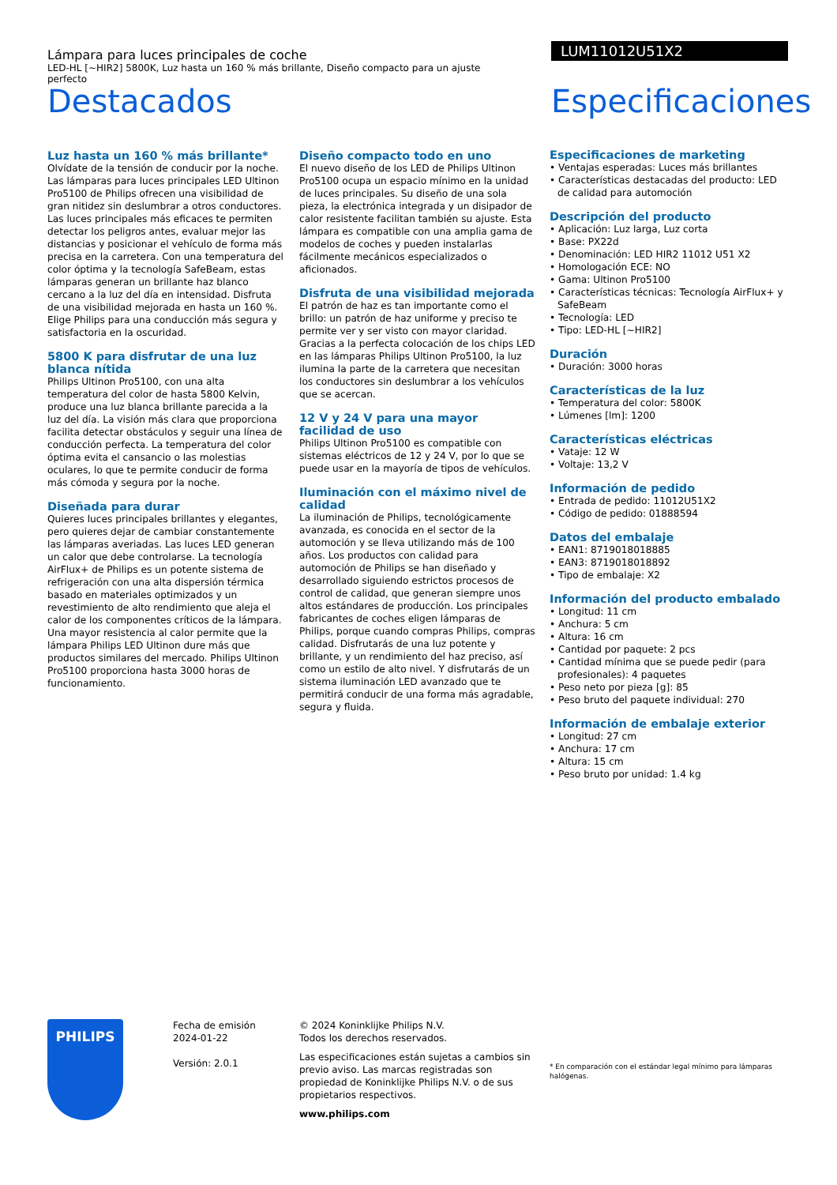Lámpara para luces principales de coche
LED-HL [~HIR2] 5800K, Luz hasta un 160 % más brillante, Diseño compacto para un ajuste perfecto
LUM11012U51X2
Destacados Especificaciones
Luz hasta un 160 % más brillante*
Olvídate de la tensión de conducir por la noche. Las lámparas para luces principales LED Ultinon Pro5100 de Philips ofrecen una visibilidad de gran nitidez sin deslumbrar a otros conductores. Las luces principales más eficaces te permiten detectar los peligros antes, evaluar mejor las distancias y posicionar el vehículo de forma más precisa en la carretera. Con una temperatura del color óptima y la tecnología SafeBeam, estas lámparas generan un brillante haz blanco cercano a la luz del día en intensidad. Disfruta de una visibilidad mejorada en hasta un 160 %. Elige Philips para una conducción más segura y satisfactoria en la oscuridad.
5800 K para disfrutar de una luz blanca nítida
Philips Ultinon Pro5100, con una alta temperatura del color de hasta 5800 Kelvin, produce una luz blanca brillante parecida a la luz del día. La visión más clara que proporciona facilita detectar obstáculos y seguir una línea de conducción perfecta. La temperatura del color óptima evita el cansancio o las molestias oculares, lo que te permite conducir de forma más cómoda y segura por la noche.
Diseñada para durar
Quieres luces principales brillantes y elegantes, pero quieres dejar de cambiar constantemente las lámparas averiadas. Las luces LED generan un calor que debe controlarse. La tecnología AirFlux+ de Philips es un potente sistema de refrigeración con una alta dispersión térmica basado en materiales optimizados y un revestimiento de alto rendimiento que aleja el calor de los componentes críticos de la lámpara. Una mayor resistencia al calor permite que la lámpara Philips LED Ultinon dure más que productos similares del mercado. Philips Ultinon Pro5100 proporciona hasta 3000 horas de funcionamiento.
Diseño compacto todo en uno
El nuevo diseño de los LED de Philips Ultinon Pro5100 ocupa un espacio mínimo en la unidad de luces principales. Su diseño de una sola pieza, la electrónica integrada y un disipador de calor resistente facilitan también su ajuste. Esta lámpara es compatible con una amplia gama de modelos de coches y pueden instalarlas fácilmente mecánicos especializados o aficionados.
Disfruta de una visibilidad mejorada
El patrón de haz es tan importante como el brillo: un patrón de haz uniforme y preciso te permite ver y ser visto con mayor claridad. Gracias a la perfecta colocación de los chips LED en las lámparas Philips Ultinon Pro5100, la luz ilumina la parte de la carretera que necesitan los conductores sin deslumbrar a los vehículos que se acercan.
12 V y 24 V para una mayor facilidad de uso
Philips Ultinon Pro5100 es compatible con sistemas eléctricos de 12 y 24 V, por lo que se puede usar en la mayoría de tipos de vehículos.
Iluminación con el máximo nivel de calidad
La iluminación de Philips, tecnológicamente avanzada, es conocida en el sector de la automoción y se lleva utilizando más de 100 años. Los productos con calidad para automoción de Philips se han diseñado y desarrollado siguiendo estrictos procesos de control de calidad, que generan siempre unos altos estándares de producción. Los principales fabricantes de coches eligen lámparas de Philips, porque cuando compras Philips, compras calidad. Disfrutarás de una luz potente y brillante, y un rendimiento del haz preciso, así como un estilo de alto nivel. Y disfrutarás de un sistema iluminación LED avanzado que te permitirá conducir de una forma más agradable, segura y fluida.
Especificaciones de marketing
• Ventajas esperadas: Luces más brillantes
• Características destacadas del producto: LED de calidad para automoción
Descripción del producto
• Aplicación: Luz larga, Luz corta
• Base: PX22d
• Denominación: LED HIR2 11012 U51 X2
• Homologación ECE: NO
• Gama: Ultinon Pro5100
• Características técnicas: Tecnología AirFlux+ y SafeBeam
• Tecnología: LED
• Tipo: LED-HL [~HIR2]
Duración
• Duración: 3000 horas
Características de la luz
• Temperatura del color: 5800K
• Lúmenes [lm]: 1200
Características eléctricas
• Vataje: 12 W
• Voltaje: 13,2 V
Información de pedido
• Entrada de pedido: 11012U51X2
• Código de pedido: 01888594
Datos del embalaje
• EAN1: 8719018018885
• EAN3: 8719018018892
• Tipo de embalaje: X2
Información del producto embalado
• Longitud: 11 cm
• Anchura: 5 cm
• Altura: 16 cm
• Cantidad por paquete: 2 pcs
• Cantidad mínima que se puede pedir (para profesionales): 4 paquetes
• Peso neto por pieza [g]: 85
• Peso bruto del paquete individual: 270
Información de embalaje exterior
• Longitud: 27 cm
• Anchura: 17 cm
• Altura: 15 cm
• Peso bruto por unidad: 1.4 kg
PHILIPS
Fecha de emisión
2024-01-22
Versión: 2.0.1
© 2024 Koninklijke Philips N.V.
Todos los derechos reservados.
Las especificaciones están sujetas a cambios sin previo aviso. Las marcas registradas son propiedad de Koninklijke Philips N.V. o de sus propietarios respectivos.
www.philips.com
* En comparación con el estándar legal mínimo para lámparas halógenas.